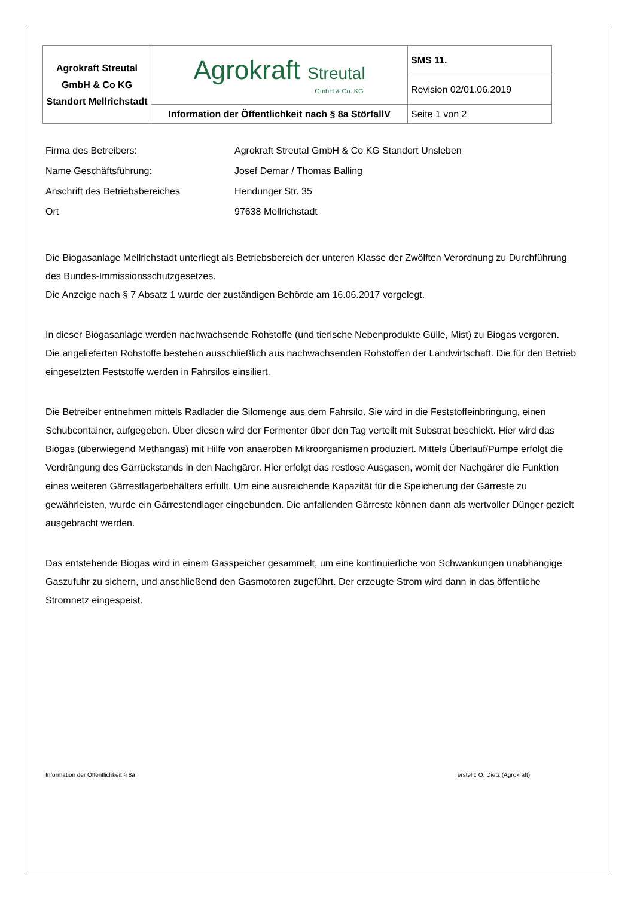| Agrokraft Streutal GmbH & Co KG Standort Mellrichstadt | Agrokraft Streutal GmbH & Co. KG | SMS 11. |
| | | Revision 02/01.06.2019 |
| | Information der Öffentlichkeit nach § 8a StörfallV | Seite 1 von 2 |
Firma des Betreibers: Agrokraft Streutal GmbH & Co KG Standort Unsleben
Name Geschäftsführung: Josef Demar / Thomas Balling
Anschrift des Betriebsbereiches Hendunger Str. 35
Ort 97638 Mellrichstadt
Die Biogasanlage Mellrichstadt unterliegt als Betriebsbereich der unteren Klasse der Zwölften Verordnung zu Durchführung des Bundes-Immissionsschutzgesetzes.
Die Anzeige nach § 7 Absatz 1 wurde der zuständigen Behörde am 16.06.2017 vorgelegt.
In dieser Biogasanlage werden nachwachsende Rohstoffe (und tierische Nebenprodukte Gülle, Mist) zu Biogas vergoren.
Die angelieferten Rohstoffe bestehen ausschließlich aus nachwachsenden Rohstoffen der Landwirtschaft. Die für den Betrieb eingesetzten Feststoffe werden in Fahrsilos einsiliert.
Die Betreiber entnehmen mittels Radlader die Silomenge aus dem Fahrsilo. Sie wird in die Feststoffeinbringung, einen Schubcontainer, aufgegeben. Über diesen wird der Fermenter über den Tag verteilt mit Substrat beschickt. Hier wird das Biogas (überwiegend Methangas) mit Hilfe von anaeroben Mikroorganismen produziert. Mittels Überlauf/Pumpe erfolgt die Verdrängung des Gärrückstands in den Nachgärer. Hier erfolgt das restlose Ausgasen, womit der Nachgärer die Funktion eines weiteren Gärrestlagerbehälters erfüllt. Um eine ausreichende Kapazität für die Speicherung der Gärreste zu gewährleisten, wurde ein Gärrestendlager eingebunden. Die anfallenden Gärreste können dann als wertvoller Dünger gezielt ausgebracht werden.
Das entstehende Biogas wird in einem Gasspeicher gesammelt, um eine kontinuierliche von Schwankungen unabhängige Gaszufuhr zu sichern, und anschließend den Gasmotoren zugeführt. Der erzeugte Strom wird dann in das öffentliche Stromnetz eingespeist.
Information der Öffentlichkeit § 8a erstellt: O. Dietz (Agrokraft)